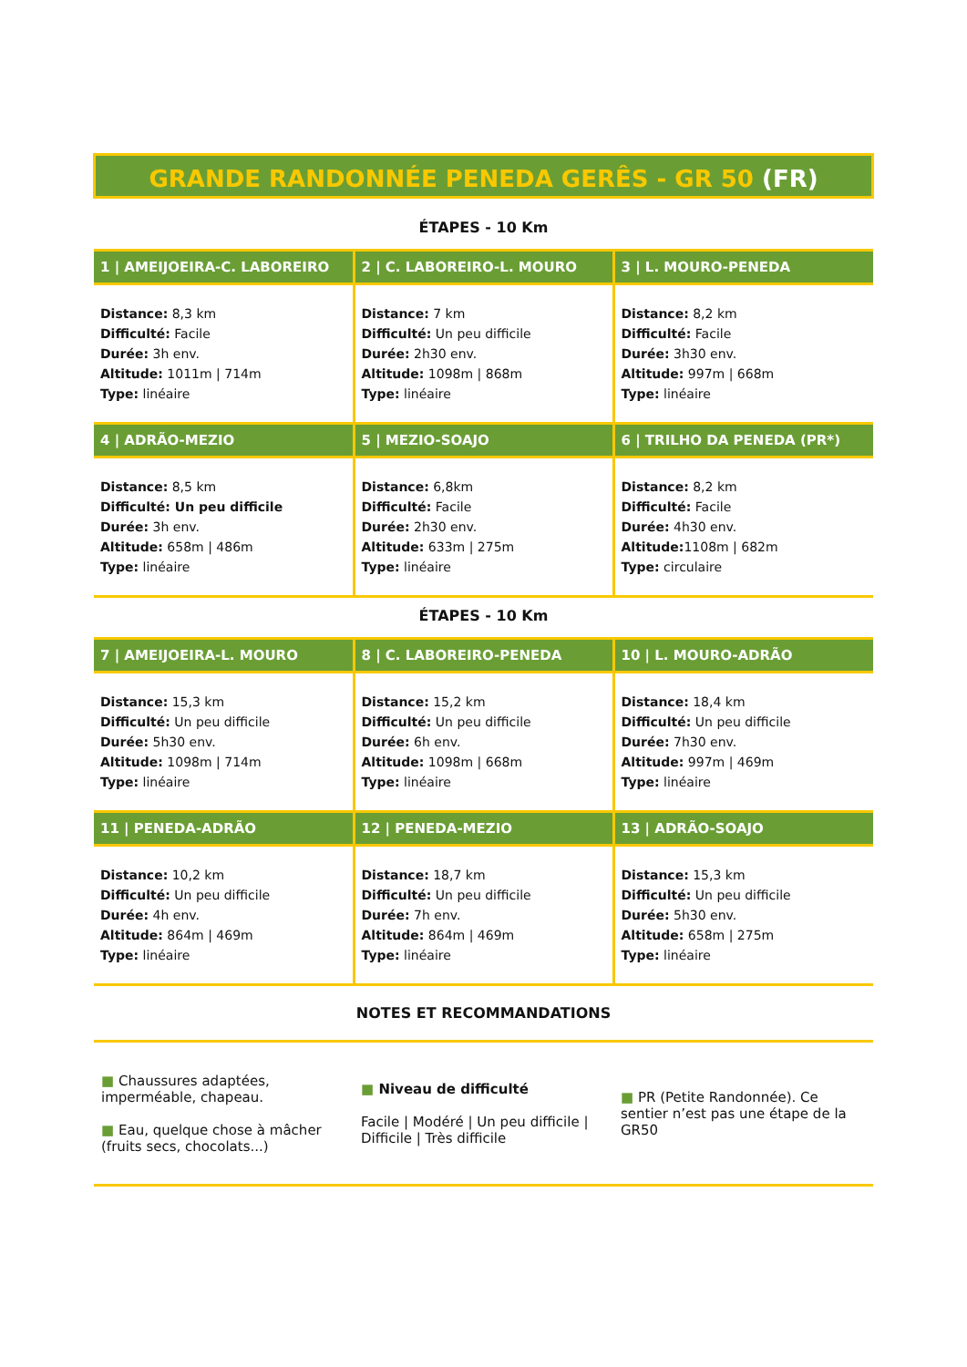GRANDE RANDONNÉE PENEDA GERÊS - GR 50 (FR)
ÉTAPES - 10 Km
| 1 / AMEIJOEIRA-C. LABOREIRO | 2 / C. LABOREIRO-L. MOURO | 3 / L. MOURO-PENEDA |
| --- | --- | --- |
| Distance: 8,3 km Difficulté: Facile Durée: 3h env. Altitude: 1011m / 714m Type: linéaire | Distance: 7 km Difficulté: Un peu difficile Durée: 2h30 env. Altitude: 1098m / 868m Type: linéaire | Distance: 8,2 km Difficulté: Facile Durée: 3h30 env. Altitude: 997m / 668m Type: linéaire |
| 4 / ADRÃO-MEZIO | 5 / MEZIO-SOAJO | 6 / TRILHO DA PENEDA (PR*) |
| Distance: 8,5 km Difficulté: Un peu difficile Durée: 3h env. Altitude: 658m / 486m Type: linéaire | Distance: 6,8km Difficulté: Facile Durée: 2h30 env. Altitude: 633m / 275m Type: linéaire | Distance: 8,2 km Difficulté: Facile Durée: 4h30 env. Altitude: 1108m / 682m Type: circulaire |
ÉTAPES - 10 Km
| 7 / AMEIJOEIRA-L. MOURO | 8 / C. LABOREIRO-PENEDA | 10 / L. MOURO-ADRÃO |
| --- | --- | --- |
| Distance: 15,3 km Difficulté: Un peu difficile Durée: 5h30 env. Altitude: 1098m / 714m Type: linéaire | Distance: 15,2 km Difficulté: Un peu difficile Durée: 6h env. Altitude: 1098m / 668m Type: linéaire | Distance: 18,4 km Difficulté: Un peu difficile Durée: 7h30 env. Altitude: 997m / 469m Type: linéaire |
| 11 / PENEDA-ADRÃO | 12 / PENEDA-MEZIO | 13 / ADRÃO-SOAJO |
| Distance: 10,2 km Difficulté: Un peu difficile Durée: 4h env. Altitude: 864m / 469m Type: linéaire | Distance: 18,7 km Difficulté: Un peu difficile Durée: 7h env. Altitude: 864m / 469m Type: linéaire | Distance: 15,3 km Difficulté: Un peu difficile Durée: 5h30 env. Altitude: 658m / 275m Type: linéaire |
NOTES ET RECOMMANDATIONS
■ Chaussures adaptées, imperméable, chapeau.
■ Eau, quelque chose à mâcher (fruits secs, chocolats...)
■ Niveau de difficulté
Facile | Modéré | Un peu difficile | Difficile | Très difficile
■ PR (Petite Randonnée). Ce sentier n’est pas une étape de la GR50